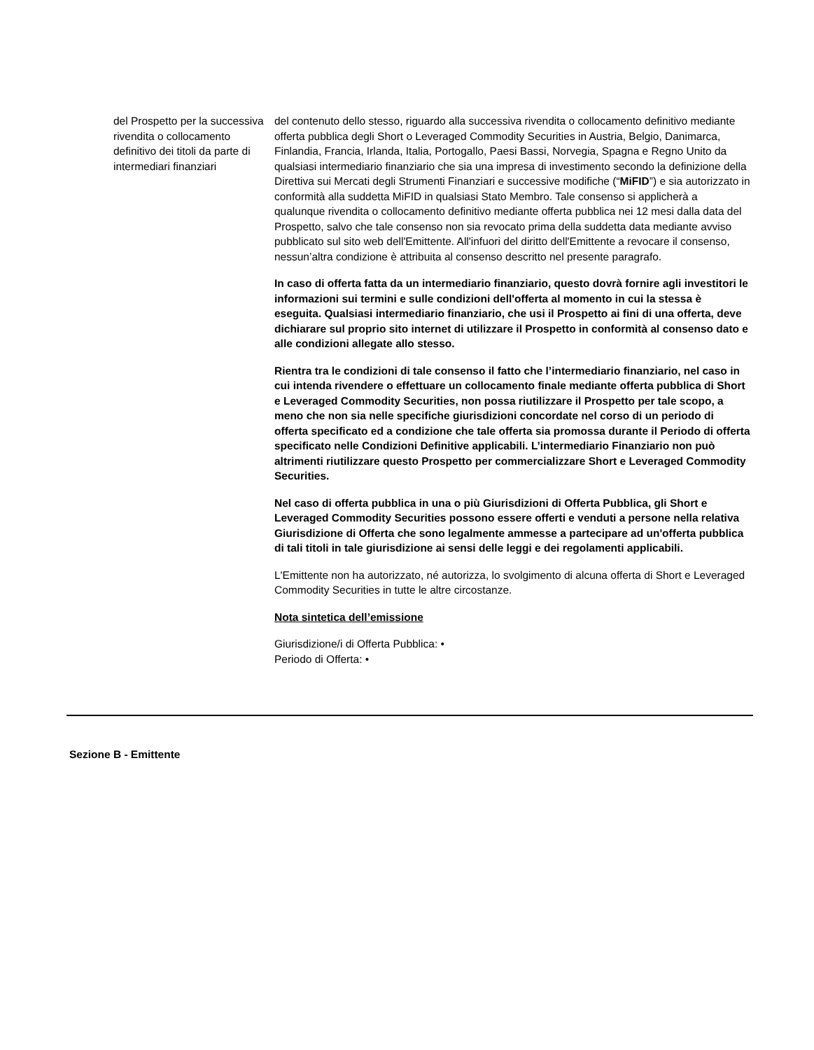| del Prospetto per la successiva rivendita o collocamento definitivo dei titoli da parte di intermediari finanziari | del contenuto dello stesso, riguardo alla successiva rivendita o collocamento definitivo mediante offerta pubblica degli Short o Leveraged Commodity Securities in Austria, Belgio, Danimarca, Finlandia, Francia, Irlanda, Italia, Portogallo, Paesi Bassi, Norvegia, Spagna e Regno Unito da qualsiasi intermediario finanziario che sia una impresa di investimento secondo la definizione della Direttiva sui Mercati degli Strumenti Finanziari e successive modifiche (“ MiFID ”) e sia autorizzato in conformità alla suddetta MiFID in qualsiasi Stato Membro. Tale consenso si applicherà a qualunque rivendita o collocamento definitivo mediante offerta pubblica nei 12 mesi dalla data del Prospetto, salvo che tale consenso non sia revocato prima della suddetta data mediante avviso pubblicato sul sito web dell'Emittente. All'infuori del diritto dell'Emittente a revocare il consenso, nessun’altra condizione è attribuita al consenso descritto nel presente paragrafo. In caso di offerta fatta da un intermediario finanziario, questo dovrà fornire agli investitori le informazioni sui termini e sulle condizioni dell'offerta al momento in cui la stessa è eseguita. Qualsiasi intermediario finanziario, che usi il Prospetto ai fini di una offerta, deve dichiarare sul proprio sito internet di utilizzare il Prospetto in conformità al consenso dato e alle condizioni allegate allo stesso. Rientra tra le condizioni di tale consenso il fatto che l’intermediario finanziario, nel caso in cui intenda rivendere o effettuare un collocamento finale mediante offerta pubblica di Short e Leveraged Commodity Securities, non possa riutilizzare il Prospetto per tale scopo, a meno che non sia nelle specifiche giurisdizioni concordate nel corso di un periodo di offerta specificato ed a condizione che tale offerta sia promossa durante il Periodo di offerta specificato nelle Condizioni Definitive applicabili. L’intermediario Finanziario non può altrimenti riutilizzare questo Prospetto per commercializzare Short e Leveraged Commodity Securities. Nel caso di offerta pubblica in una o più Giurisdizioni di Offerta Pubblica, gli Short e Leveraged Commodity Securities possono essere offerti e venduti a persone nella relativa Giurisdizione di Offerta che sono legalmente ammesse a partecipare ad un'offerta pubblica di tali titoli in tale giurisdizione ai sensi delle leggi e dei regolamenti applicabili. L'Emittente non ha autorizzato, né autorizza, lo svolgimento di alcuna offerta di Short e Leveraged Commodity Securities in tutte le altre circostanze. Nota sintetica dell’emissione Giurisdizione/i di Offerta Pubblica: • Periodo di Offerta: • |
Sezione B - Emittente